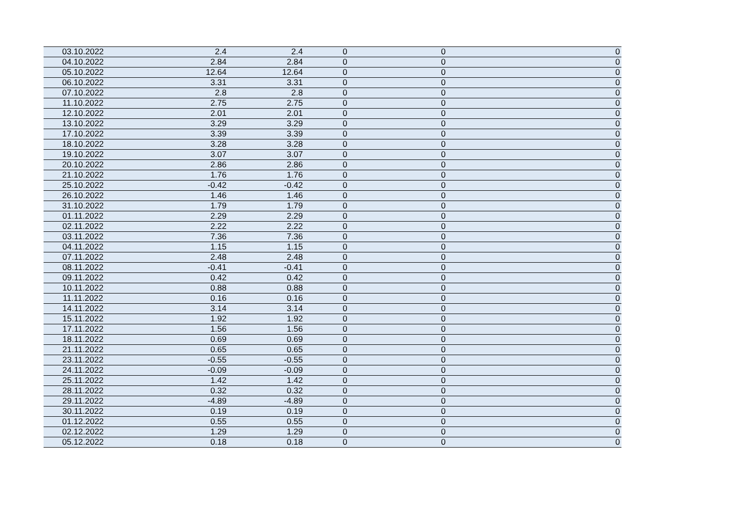| 03.10.2022 | 2.4 | 2.4 | 0 | 0 | 0 |
| 04.10.2022 | 2.84 | 2.84 | 0 | 0 | 0 |
| 05.10.2022 | 12.64 | 12.64 | 0 | 0 | 0 |
| 06.10.2022 | 3.31 | 3.31 | 0 | 0 | 0 |
| 07.10.2022 | 2.8 | 2.8 | 0 | 0 | 0 |
| 11.10.2022 | 2.75 | 2.75 | 0 | 0 | 0 |
| 12.10.2022 | 2.01 | 2.01 | 0 | 0 | 0 |
| 13.10.2022 | 3.29 | 3.29 | 0 | 0 | 0 |
| 17.10.2022 | 3.39 | 3.39 | 0 | 0 | 0 |
| 18.10.2022 | 3.28 | 3.28 | 0 | 0 | 0 |
| 19.10.2022 | 3.07 | 3.07 | 0 | 0 | 0 |
| 20.10.2022 | 2.86 | 2.86 | 0 | 0 | 0 |
| 21.10.2022 | 1.76 | 1.76 | 0 | 0 | 0 |
| 25.10.2022 | -0.42 | -0.42 | 0 | 0 | 0 |
| 26.10.2022 | 1.46 | 1.46 | 0 | 0 | 0 |
| 31.10.2022 | 1.79 | 1.79 | 0 | 0 | 0 |
| 01.11.2022 | 2.29 | 2.29 | 0 | 0 | 0 |
| 02.11.2022 | 2.22 | 2.22 | 0 | 0 | 0 |
| 03.11.2022 | 7.36 | 7.36 | 0 | 0 | 0 |
| 04.11.2022 | 1.15 | 1.15 | 0 | 0 | 0 |
| 07.11.2022 | 2.48 | 2.48 | 0 | 0 | 0 |
| 08.11.2022 | -0.41 | -0.41 | 0 | 0 | 0 |
| 09.11.2022 | 0.42 | 0.42 | 0 | 0 | 0 |
| 10.11.2022 | 0.88 | 0.88 | 0 | 0 | 0 |
| 11.11.2022 | 0.16 | 0.16 | 0 | 0 | 0 |
| 14.11.2022 | 3.14 | 3.14 | 0 | 0 | 0 |
| 15.11.2022 | 1.92 | 1.92 | 0 | 0 | 0 |
| 17.11.2022 | 1.56 | 1.56 | 0 | 0 | 0 |
| 18.11.2022 | 0.69 | 0.69 | 0 | 0 | 0 |
| 21.11.2022 | 0.65 | 0.65 | 0 | 0 | 0 |
| 23.11.2022 | -0.55 | -0.55 | 0 | 0 | 0 |
| 24.11.2022 | -0.09 | -0.09 | 0 | 0 | 0 |
| 25.11.2022 | 1.42 | 1.42 | 0 | 0 | 0 |
| 28.11.2022 | 0.32 | 0.32 | 0 | 0 | 0 |
| 29.11.2022 | -4.89 | -4.89 | 0 | 0 | 0 |
| 30.11.2022 | 0.19 | 0.19 | 0 | 0 | 0 |
| 01.12.2022 | 0.55 | 0.55 | 0 | 0 | 0 |
| 02.12.2022 | 1.29 | 1.29 | 0 | 0 | 0 |
| 05.12.2022 | 0.18 | 0.18 | 0 | 0 | 0 |